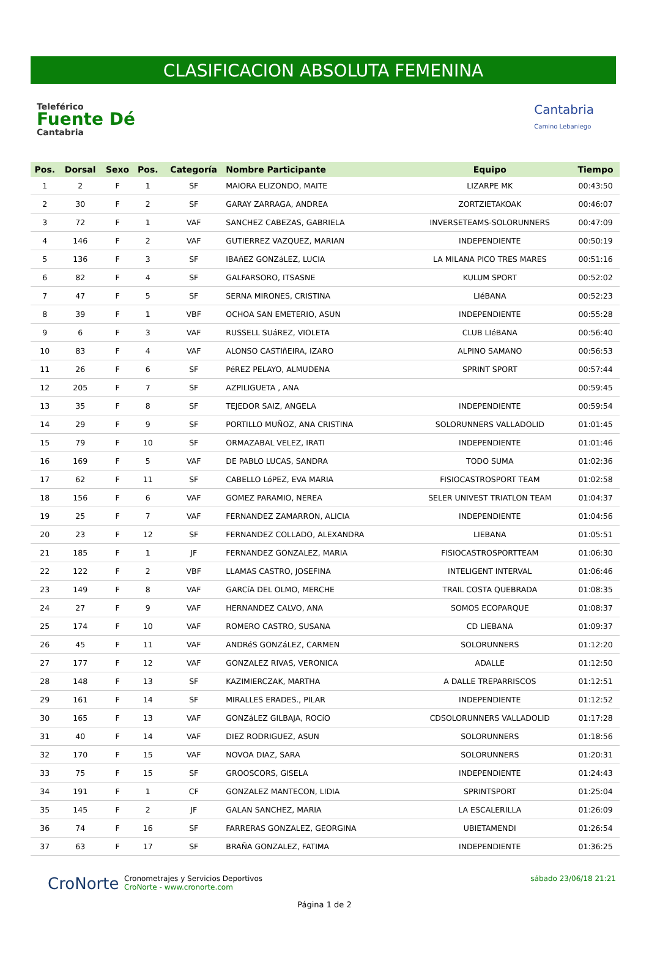CLASIFICACION ABSOLUTA FEMENINA
Teleférico
Fuente Dé
Cantabria
Cantabria
Camino Lebaniego
| Pos. | Dorsal | Sexo | Pos. | Categoría | Nombre Participante | Equipo | Tiempo |
| --- | --- | --- | --- | --- | --- | --- | --- |
| 1 | 2 | F | 1 | SF | MAIORA ELIZONDO, MAITE | LIZARPE MK | 00:43:50 |
| 2 | 30 | F | 2 | SF | GARAY ZARRAGA, ANDREA | ZORTZIETAKOAK | 00:46:07 |
| 3 | 72 | F | 1 | VAF | SANCHEZ CABEZAS, GABRIELA | INVERSETEAMS-SOLORUNNERS | 00:47:09 |
| 4 | 146 | F | 2 | VAF | GUTIERREZ VAZQUEZ, MARIAN | INDEPENDIENTE | 00:50:19 |
| 5 | 136 | F | 3 | SF | IBAñEZ GONZáLEZ, LUCIA | LA MILANA PICO TRES MARES | 00:51:16 |
| 6 | 82 | F | 4 | SF | GALFARSORO, ITSASNE | KULUM SPORT | 00:52:02 |
| 7 | 47 | F | 5 | SF | SERNA MIRONES, CRISTINA | LIéBANA | 00:52:23 |
| 8 | 39 | F | 1 | VBF | OCHOA SAN EMETERIO, ASUN | INDEPENDIENTE | 00:55:28 |
| 9 | 6 | F | 3 | VAF | RUSSELL SUáREZ, VIOLETA | CLUB LIéBANA | 00:56:40 |
| 10 | 83 | F | 4 | VAF | ALONSO CASTIñEIRA, IZARO | ALPINO SAMANO | 00:56:53 |
| 11 | 26 | F | 6 | SF | PéREZ PELAYO, ALMUDENA | SPRINT SPORT | 00:57:44 |
| 12 | 205 | F | 7 | SF | AZPILIGUETA , ANA | | 00:59:45 |
| 13 | 35 | F | 8 | SF | TEJEDOR SAIZ, ANGELA | INDEPENDIENTE | 00:59:54 |
| 14 | 29 | F | 9 | SF | PORTILLO MUÑOZ, ANA CRISTINA | SOLORUNNERS VALLADOLID | 01:01:45 |
| 15 | 79 | F | 10 | SF | ORMAZABAL VELEZ, IRATI | INDEPENDIENTE | 01:01:46 |
| 16 | 169 | F | 5 | VAF | DE PABLO LUCAS, SANDRA | TODO SUMA | 01:02:36 |
| 17 | 62 | F | 11 | SF | CABELLO LóPEZ, EVA MARIA | FISIOCASTROSPORT TEAM | 01:02:58 |
| 18 | 156 | F | 6 | VAF | GOMEZ PARAMIO, NEREA | SELER UNIVEST TRIATLON TEAM | 01:04:37 |
| 19 | 25 | F | 7 | VAF | FERNANDEZ ZAMARRON, ALICIA | INDEPENDIENTE | 01:04:56 |
| 20 | 23 | F | 12 | SF | FERNANDEZ COLLADO, ALEXANDRA | LIEBANA | 01:05:51 |
| 21 | 185 | F | 1 | JF | FERNANDEZ GONZALEZ, MARIA | FISIOCASTROSPORTTEAM | 01:06:30 |
| 22 | 122 | F | 2 | VBF | LLAMAS CASTRO, JOSEFINA | INTELIGENT INTERVAL | 01:06:46 |
| 23 | 149 | F | 8 | VAF | GARCíA DEL OLMO, MERCHE | TRAIL COSTA QUEBRADA | 01:08:35 |
| 24 | 27 | F | 9 | VAF | HERNANDEZ CALVO, ANA | SOMOS ECOPARQUE | 01:08:37 |
| 25 | 174 | F | 10 | VAF | ROMERO CASTRO, SUSANA | CD LIEBANA | 01:09:37 |
| 26 | 45 | F | 11 | VAF | ANDRéS GONZáLEZ, CARMEN | SOLORUNNERS | 01:12:20 |
| 27 | 177 | F | 12 | VAF | GONZALEZ RIVAS, VERONICA | ADALLE | 01:12:50 |
| 28 | 148 | F | 13 | SF | KAZIMIERCZAK, MARTHA | A DALLE TREPARRISCOS | 01:12:51 |
| 29 | 161 | F | 14 | SF | MIRALLES ERADES., PILAR | INDEPENDIENTE | 01:12:52 |
| 30 | 165 | F | 13 | VAF | GONZáLEZ GILBAJA, ROCíO | CDSOLORUNNERS VALLADOLID | 01:17:28 |
| 31 | 40 | F | 14 | VAF | DIEZ RODRIGUEZ, ASUN | SOLORUNNERS | 01:18:56 |
| 32 | 170 | F | 15 | VAF | NOVOA DIAZ, SARA | SOLORUNNERS | 01:20:31 |
| 33 | 75 | F | 15 | SF | GROOSCORS, GISELA | INDEPENDIENTE | 01:24:43 |
| 34 | 191 | F | 1 | CF | GONZALEZ MANTECON, LIDIA | SPRINTSPORT | 01:25:04 |
| 35 | 145 | F | 2 | JF | GALAN SANCHEZ, MARIA | LA ESCALERILLA | 01:26:09 |
| 36 | 74 | F | 16 | SF | FARRERAS GONZALEZ, GEORGINA | UBIETAMENDI | 01:26:54 |
| 37 | 63 | F | 17 | SF | BRAÑA GONZALEZ, FATIMA | INDEPENDIENTE | 01:36:25 |
CroNorte
Cronometrajes y Servicios Deportivos
CroNorte - www.cronorte.com
sábado 23/06/18 21:21
Página 1 de 2